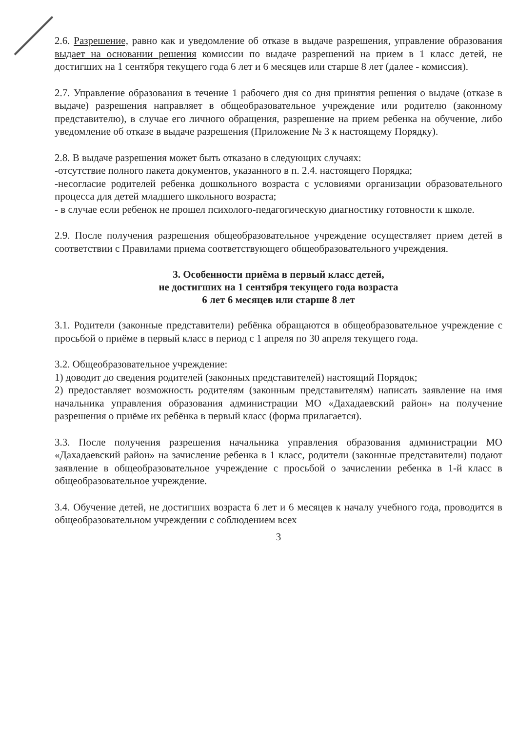2.6. Разрешение, равно как и уведомление об отказе в выдаче разрешения, управление образования выдает на основании решения комиссии по выдаче разрешений на прием в 1 класс детей, не достигших на 1 сентября текущего года 6 лет и 6 месяцев или старше 8 лет (далее - комиссия).
2.7. Управление образования в течение 1 рабочего дня со дня принятия решения о выдаче (отказе в выдаче) разрешения направляет в общеобразовательное учреждение или родителю (законному представителю), в случае его личного обращения, разрешение на прием ребенка на обучение, либо уведомление об отказе в выдаче разрешения (Приложение № 3 к настоящему Порядку).
2.8. В выдаче разрешения может быть отказано в следующих случаях:
-отсутствие полного пакета документов, указанного в п. 2.4. настоящего Порядка;
-несогласие родителей ребенка дошкольного возраста с условиями организации образовательного процесса для детей младшего школьного возраста;
- в случае если ребенок не прошел психолого-педагогическую диагностику готовности к школе.
2.9. После получения разрешения общеобразовательное учреждение осуществляет прием детей в соответствии с Правилами приема соответствующего общеобразовательного учреждения.
3. Особенности приёма в первый класс детей,
не достигших на 1 сентября текущего года возраста
6 лет 6 месяцев или старше 8 лет
3.1. Родители (законные представители) ребёнка обращаются в общеобразовательное учреждение с просьбой о приёме в первый класс в период с 1 апреля по 30 апреля текущего года.
3.2. Общеобразовательное учреждение:
1) доводит до сведения родителей (законных представителей) настоящий Порядок;
2) предоставляет возможность родителям (законным представителям) написать заявление на имя начальника управления образования администрации МО «Дахадаевский район» на получение разрешения о приёме их ребёнка в первый класс (форма прилагается).
3.3. После получения разрешения начальника управления образования администрации МО «Дахадаевский район» на зачисление ребенка в 1 класс, родители (законные представители) подают заявление в общеобразовательное учреждение с просьбой о зачислении ребенка в 1-й класс в общеобразовательное учреждение.
3.4. Обучение детей, не достигших возраста 6 лет и 6 месяцев к началу учебного года, проводится в общеобразовательном учреждении с соблюдением всех
3